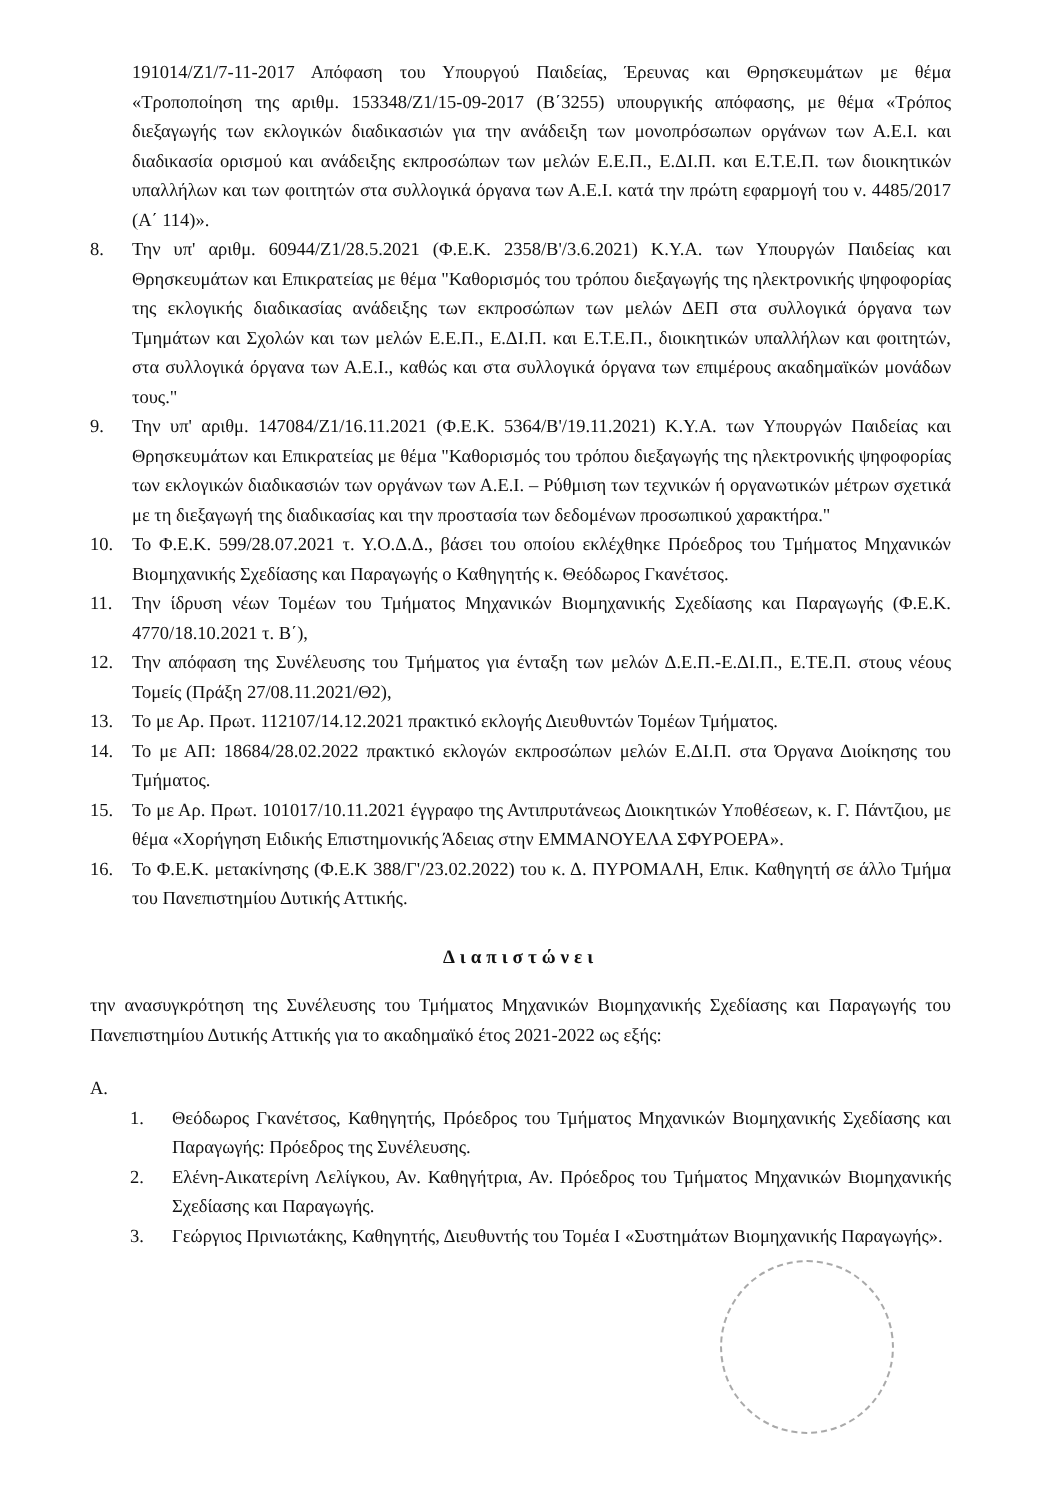191014/Ζ1/7-11-2017 Απόφαση του Υπουργού Παιδείας, Έρευνας και Θρησκευμάτων με θέμα «Τροποποίηση της αριθμ. 153348/Ζ1/15-09-2017 (Β΄3255) υπουργικής απόφασης, με θέμα «Τρόπος διεξαγωγής των εκλογικών διαδικασιών για την ανάδειξη των μονοπρόσωπων οργάνων των Α.Ε.Ι. και διαδικασία ορισμού και ανάδειξης εκπροσώπων των μελών Ε.Ε.Π., Ε.ΔΙ.Π. και Ε.Τ.Ε.Π. των διοικητικών υπαλλήλων και των φοιτητών στα συλλογικά όργανα των Α.Ε.Ι. κατά την πρώτη εφαρμογή του ν. 4485/2017 (Α΄ 114)».
8. Την υπ' αριθμ. 60944/Ζ1/28.5.2021 (Φ.Ε.Κ. 2358/Β'/3.6.2021) Κ.Υ.Α. των Υπουργών Παιδείας και Θρησκευμάτων και Επικρατείας με θέμα "Καθορισμός του τρόπου διεξαγωγής της ηλεκτρονικής ψηφοφορίας της εκλογικής διαδικασίας ανάδειξης των εκπροσώπων των μελών ΔΕΠ στα συλλογικά όργανα των Τμημάτων και Σχολών και των μελών Ε.Ε.Π., Ε.ΔΙ.Π. και Ε.Τ.Ε.Π., διοικητικών υπαλλήλων και φοιτητών, στα συλλογικά όργανα των Α.Ε.Ι., καθώς και στα συλλογικά όργανα των επιμέρους ακαδημαϊκών μονάδων τους."
9. Την υπ' αριθμ. 147084/Ζ1/16.11.2021 (Φ.Ε.Κ. 5364/Β'/19.11.2021) Κ.Υ.Α. των Υπουργών Παιδείας και Θρησκευμάτων και Επικρατείας με θέμα "Καθορισμός του τρόπου διεξαγωγής της ηλεκτρονικής ψηφοφορίας των εκλογικών διαδικασιών των οργάνων των Α.Ε.Ι. – Ρύθμιση των τεχνικών ή οργανωτικών μέτρων σχετικά με τη διεξαγωγή της διαδικασίας και την προστασία των δεδομένων προσωπικού χαρακτήρα."
10. Το Φ.Ε.Κ. 599/28.07.2021 τ. Υ.Ο.Δ.Δ., βάσει του οποίου εκλέχθηκε Πρόεδρος του Τμήματος Μηχανικών Βιομηχανικής Σχεδίασης και Παραγωγής ο Καθηγητής κ. Θεόδωρος Γκανέτσος.
11. Την ίδρυση νέων Τομέων του Τμήματος Μηχανικών Βιομηχανικής Σχεδίασης και Παραγωγής (Φ.Ε.Κ. 4770/18.10.2021 τ. Β΄),
12. Την απόφαση της Συνέλευσης του Τμήματος για ένταξη των μελών Δ.Ε.Π.-Ε.ΔΙ.Π., Ε.ΤΕ.Π. στους νέους Τομείς (Πράξη 27/08.11.2021/Θ2),
13. Το με Αρ. Πρωτ. 112107/14.12.2021 πρακτικό εκλογής Διευθυντών Τομέων Τμήματος.
14. Το με ΑΠ: 18684/28.02.2022 πρακτικό εκλογών εκπροσώπων μελών Ε.ΔΙ.Π. στα Όργανα Διοίκησης του Τμήματος.
15. Το με Αρ. Πρωτ. 101017/10.11.2021 έγγραφο της Αντιπρυτάνεως Διοικητικών Υποθέσεων, κ. Γ. Πάντζιου, με θέμα «Χορήγηση Ειδικής Επιστημονικής Άδειας στην ΕΜΜΑΝΟΥΕΛΑ ΣΦΥΡΟΕΡΑ».
16. Το Φ.Ε.Κ. μετακίνησης (Φ.Ε.Κ 388/Γ'/23.02.2022) του κ. Δ. ΠΥΡΟΜΑΛΗ, Επικ. Καθηγητή σε άλλο Τμήμα του Πανεπιστημίου Δυτικής Αττικής.
Διαπιστώνει
την ανασυγκρότηση της Συνέλευσης του Τμήματος Μηχανικών Βιομηχανικής Σχεδίασης και Παραγωγής του Πανεπιστημίου Δυτικής Αττικής για το ακαδημαϊκό έτος 2021-2022 ως εξής:
Α.
1. Θεόδωρος Γκανέτσος, Καθηγητής, Πρόεδρος του Τμήματος Μηχανικών Βιομηχανικής Σχεδίασης και Παραγωγής: Πρόεδρος της Συνέλευσης.
2. Ελένη-Αικατερίνη Λελίγκου, Αν. Καθηγήτρια, Αν. Πρόεδρος του Τμήματος Μηχανικών Βιομηχανικής Σχεδίασης και Παραγωγής.
3. Γεώργιος Πρινιωτάκης, Καθηγητής, Διευθυντής του Τομέα Ι «Συστημάτων Βιομηχανικής Παραγωγής».